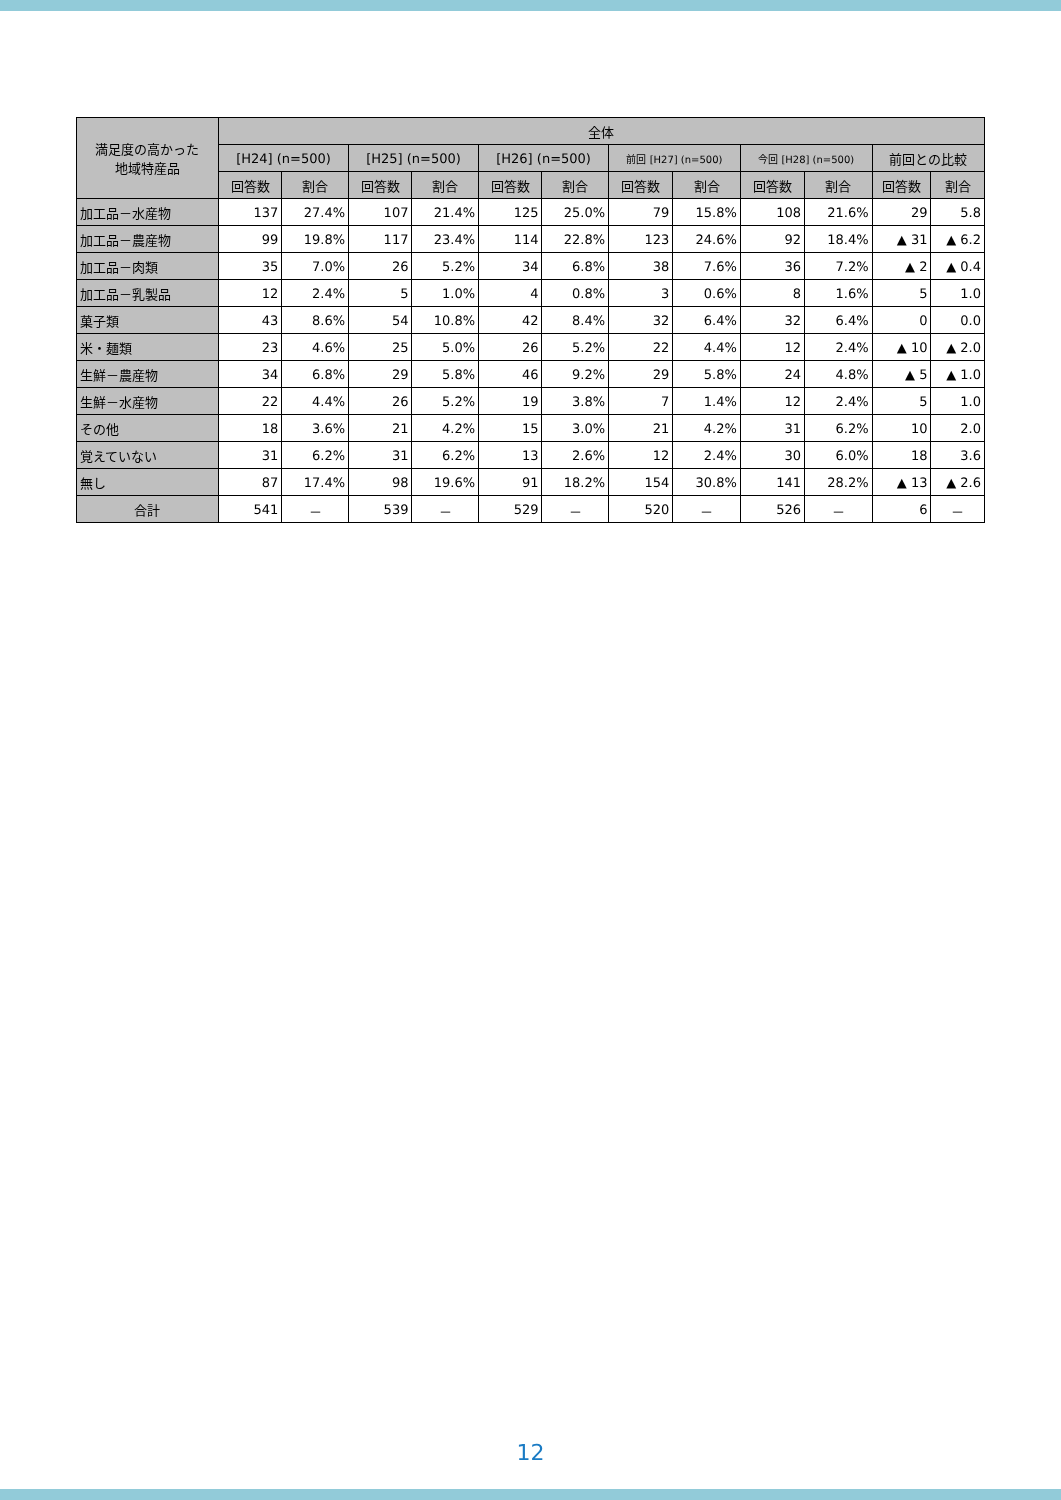| 満足度の高かった 地域特産品 | 全体 | | | | | | | | | | | |
| --- | --- | --- | --- | --- | --- | --- | --- | --- | --- | --- | --- | --- |
| | [H24] (n=500) | | [H25] (n=500) | | [H26] (n=500) | | 前回 [H27] (n=500) | | 今回 [H28] (n=500) | | 前回との比較 | |
| | 回答数 | 割合 | 回答数 | 割合 | 回答数 | 割合 | 回答数 | 割合 | 回答数 | 割合 | 回答数 | 割合 |
| 加工品－水産物 | 137 | 27.4% | 107 | 21.4% | 125 | 25.0% | 79 | 15.8% | 108 | 21.6% | 29 | 5.8 |
| 加工品－農産物 | 99 | 19.8% | 117 | 23.4% | 114 | 22.8% | 123 | 24.6% | 92 | 18.4% | ▲ 31 | ▲ 6.2 |
| 加工品－肉類 | 35 | 7.0% | 26 | 5.2% | 34 | 6.8% | 38 | 7.6% | 36 | 7.2% | ▲ 2 | ▲ 0.4 |
| 加工品－乳製品 | 12 | 2.4% | 5 | 1.0% | 4 | 0.8% | 3 | 0.6% | 8 | 1.6% | 5 | 1.0 |
| 菓子類 | 43 | 8.6% | 54 | 10.8% | 42 | 8.4% | 32 | 6.4% | 32 | 6.4% | 0 | 0.0 |
| 米・麺類 | 23 | 4.6% | 25 | 5.0% | 26 | 5.2% | 22 | 4.4% | 12 | 2.4% | ▲ 10 | ▲ 2.0 |
| 生鮮－農産物 | 34 | 6.8% | 29 | 5.8% | 46 | 9.2% | 29 | 5.8% | 24 | 4.8% | ▲ 5 | ▲ 1.0 |
| 生鮮－水産物 | 22 | 4.4% | 26 | 5.2% | 19 | 3.8% | 7 | 1.4% | 12 | 2.4% | 5 | 1.0 |
| その他 | 18 | 3.6% | 21 | 4.2% | 15 | 3.0% | 21 | 4.2% | 31 | 6.2% | 10 | 2.0 |
| 覚えていない | 31 | 6.2% | 31 | 6.2% | 13 | 2.6% | 12 | 2.4% | 30 | 6.0% | 18 | 3.6 |
| 無し | 87 | 17.4% | 98 | 19.6% | 91 | 18.2% | 154 | 30.8% | 141 | 28.2% | ▲ 13 | ▲ 2.6 |
| 合計 | 541 | － | 539 | － | 529 | － | 520 | － | 526 | － | 6 | － |
12